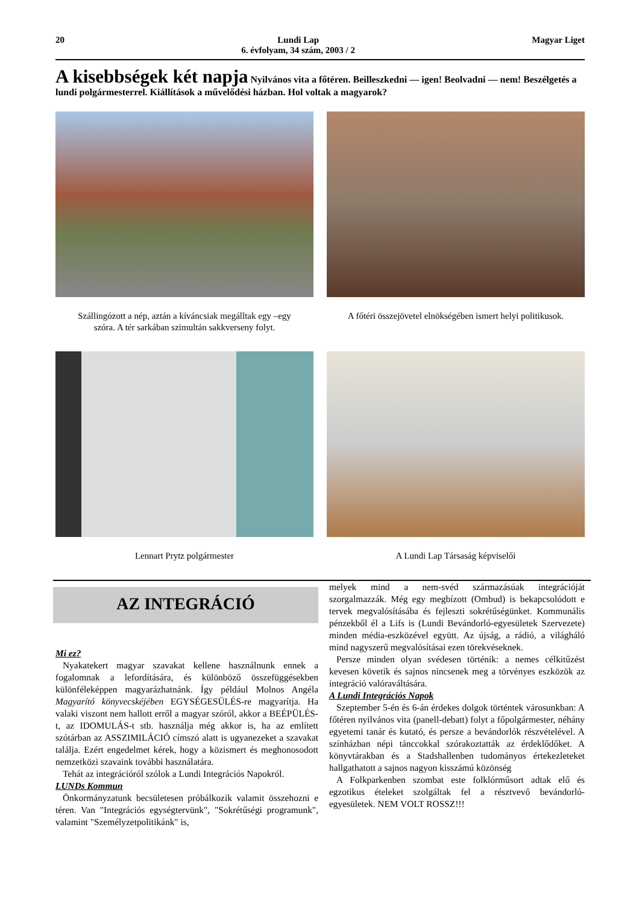20 Lundi Lap
6. évfolyam, 34 szám, 2003 / 2
Magyar Liget
A kisebbségek két napja Nyilvános vita a főtéren. Beilleszkedni — igen! Beolvadni — nem! Beszélgetés a lundi polgármesterrel. Kiállítások a művelődési házban. Hol voltak a magyarok?
Szállingózott a nép, aztán a kíváncsiak megálltak egy –egy szóra. A tér sarkában szimultán sakkverseny folyt.
A főtéri összejövetel elnökségében ismert helyi politikusok.
Lennart Prytz polgármester
A Lundi Lap Társaság képviselői
AZ INTEGRÁCIÓ
Mi ez?
Nyakatekert magyar szavakat kellene használnunk ennek a fogalomnak a lefordítására, és különböző összefüggésekben különféleképpen magyarázhatnánk. Így például Molnos Angéla Magyarító könyvecskéjében EGYSÉGESÜLÉS-re magyarítja. Ha valaki viszont nem hallott erről a magyar szóról, akkor a BEÉPÜLÉS-t, az IDOMULÁS-t stb. használja még akkor is, ha az említett szótárban az ASSZIMILÁCIÓ címszó alatt is ugyanezeket a szavakat találja. Ezért engedelmet kérek, hogy a közismert és meghonosodott nemzetközi szavaink további használatára.
Tehát az integrációról szólok a Lundi Integrációs Napokról.
LUNDs Kommun
Önkormányzatunk becsületesen próbálkozik valamit összehozni e téren. Van "Integrációs egységtervünk", "Sokrétűségi programunk", valamint "Személyzetpolitikánk" is,
melyek mind a nem-svéd származásúak integrációját szorgalmazzák. Még egy megbízott (Ombud) is bekapcsolódott e tervek megvalósításába és fejleszti sokrétűségünket. Kommunális pénzekből él a Lifs is (Lundi Bevándorló-egyesületek Szervezete) minden média-eszközével együtt. Az újság, a rádió, a világháló mind nagyszerű megvalósításai ezen törekvéseknek.
Persze minden olyan svédesen történik: a nemes célkitűzést kevesen követik és sajnos nincsenek meg a törvényes eszközök az integráció valóraváltására.
A Lundi Integrációs Napok
Szeptember 5-én és 6-án érdekes dolgok történtek városunkban: A főtéren nyilvános vita (panell-debatt) folyt a főpolgármester, néhány egyetemi tanár és kutató, és persze a bevándorlók részvételével. A színházban népi tánccokkal szórakoztatták az érdeklődőket. A könyvtárakban és a Stadshallenben tudományos értekezleteket hallgathatott a sajnos nagyon kisszámú közönség
A Folkparkenben szombat este folklórműsort adtak elő és egzotikus ételeket szolgáltak fel a résztvevő bevándorló-egyesületek. NEM VOLT ROSSZ!!!